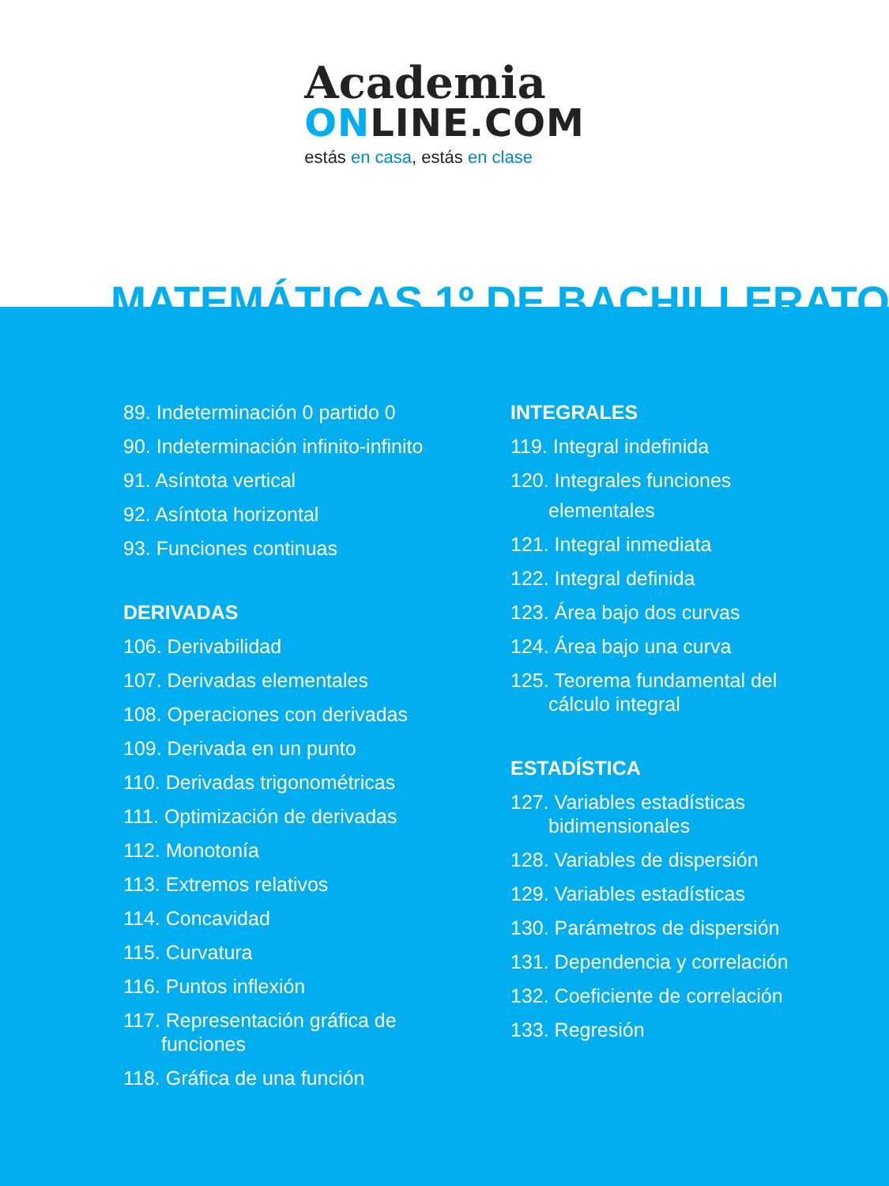Academia
ONLINE.COM
estás en casa, estás en clase
MATEMÁTICAS 1º DE BACHILLERATO
89. Indeterminación 0 partido 0
90. Indeterminación infinito-infinito
91. Asíntota vertical
92. Asíntota horizontal
93. Funciones continuas
DERIVADAS
106. Derivabilidad
107. Derivadas elementales
108. Operaciones con derivadas
109. Derivada en un punto
110. Derivadas trigonométricas
111. Optimización de derivadas
112. Monotonía
113. Extremos relativos
114. Concavidad
115. Curvatura
116. Puntos inflexión
117. Representación gráfica de
funciones
118. Gráfica de una función
INTEGRALES
119. Integral indefinida
120. Integrales funciones
elementales
121. Integral inmediata
122. Integral definida
123. Área bajo dos curvas
124. Área bajo una curva
125. Teorema fundamental del
cálculo integral
ESTADÍSTICA
127. Variables estadísticas
bidimensionales
128. Variables de dispersión
129. Variables estadísticas
130. Parámetros de dispersión
131. Dependencia y correlación
132. Coeficiente de correlación
133. Regresión